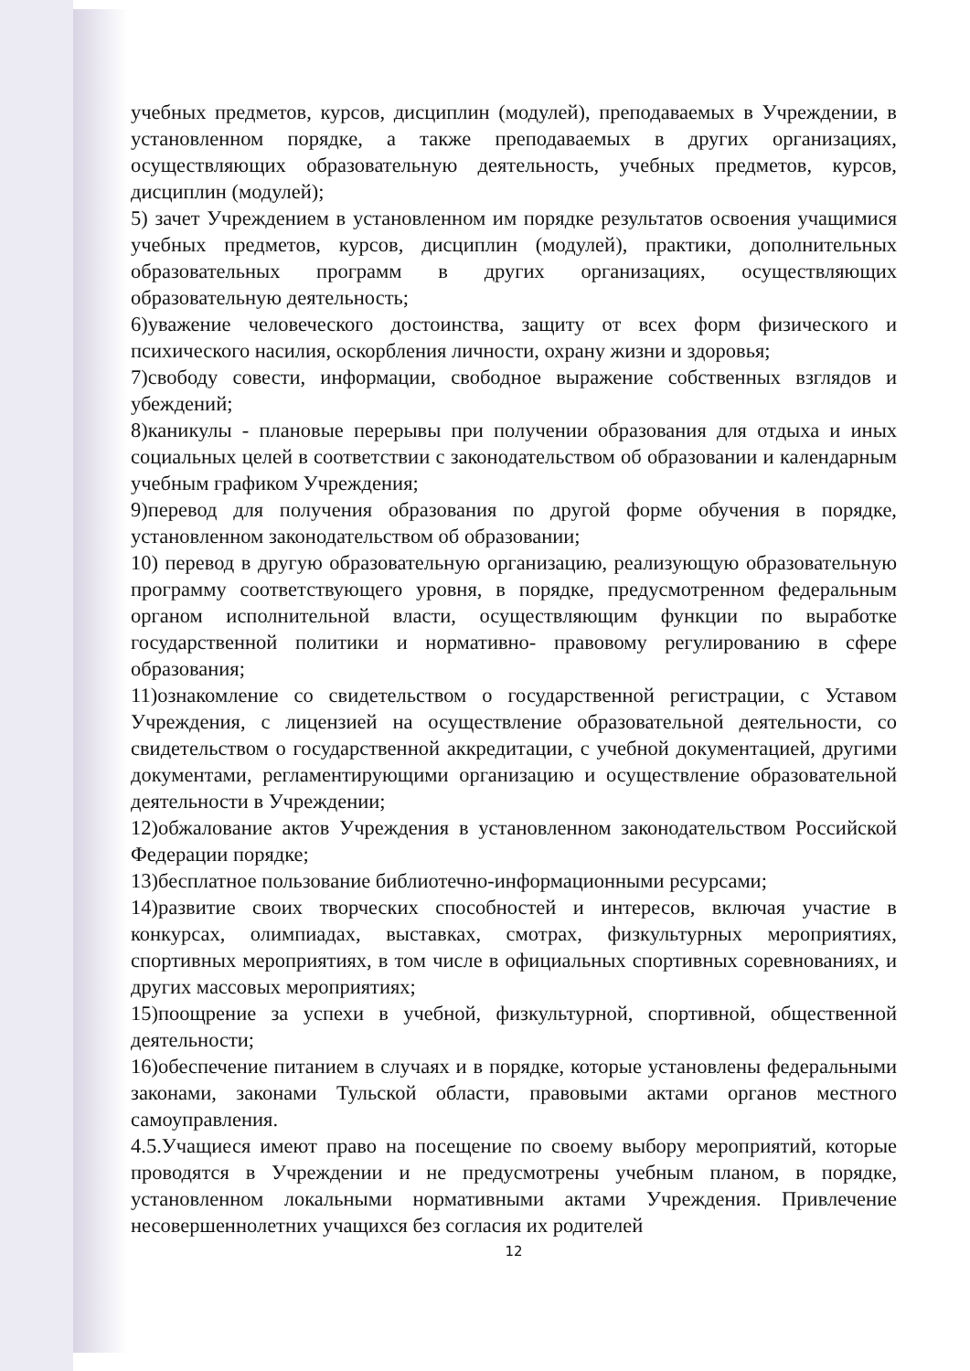учебных предметов, курсов, дисциплин (модулей), преподаваемых в Учреждении, в установленном порядке, а также преподаваемых в других организациях, осуществляющих образовательную деятельность, учебных предметов, курсов, дисциплин (модулей);
5) зачет Учреждением в установленном им порядке результатов освоения учащимися учебных предметов, курсов, дисциплин (модулей), практики, дополнительных образовательных программ в других организациях, осуществляющих образовательную деятельность;
6)уважение человеческого достоинства, защиту от всех форм физического и психического насилия, оскорбления личности, охрану жизни и здоровья;
7)свободу совести, информации, свободное выражение собственных взглядов и убеждений;
8)каникулы - плановые перерывы при получении образования для отдыха и иных социальных целей в соответствии с законодательством об образовании и календарным учебным графиком Учреждения;
9)перевод для получения образования по другой форме обучения в порядке, установленном законодательством об образовании;
10) перевод в другую образовательную организацию, реализующую образовательную программу соответствующего уровня, в порядке, предусмотренном федеральным органом исполнительной власти, осуществляющим функции по выработке государственной политики и нормативно- правовому регулированию в сфере образования;
11)ознакомление со свидетельством о государственной регистрации, с Уставом Учреждения, с лицензией на осуществление образовательной деятельности, со свидетельством о государственной аккредитации, с учебной документацией, другими документами, регламентирующими организацию и осуществление образовательной деятельности в Учреждении;
12)обжалование актов Учреждения в установленном законодательством Российской Федерации порядке;
13)бесплатное пользование библиотечно-информационными ресурсами;
14)развитие своих творческих способностей и интересов, включая участие в конкурсах, олимпиадах, выставках, смотрах, физкультурных мероприятиях, спортивных мероприятиях, в том числе в официальных спортивных соревнованиях, и других массовых мероприятиях;
15)поощрение за успехи в учебной, физкультурной, спортивной, общественной деятельности;
16)обеспечение питанием в случаях и в порядке, которые установлены федеральными законами, законами Тульской области, правовыми актами органов местного самоуправления.
4.5.Учащиеся имеют право на посещение по своему выбору мероприятий, которые проводятся в Учреждении и не предусмотрены учебным планом, в порядке, установленном локальными нормативными актами Учреждения. Привлечение несовершеннолетних учащихся без согласия их родителей
12